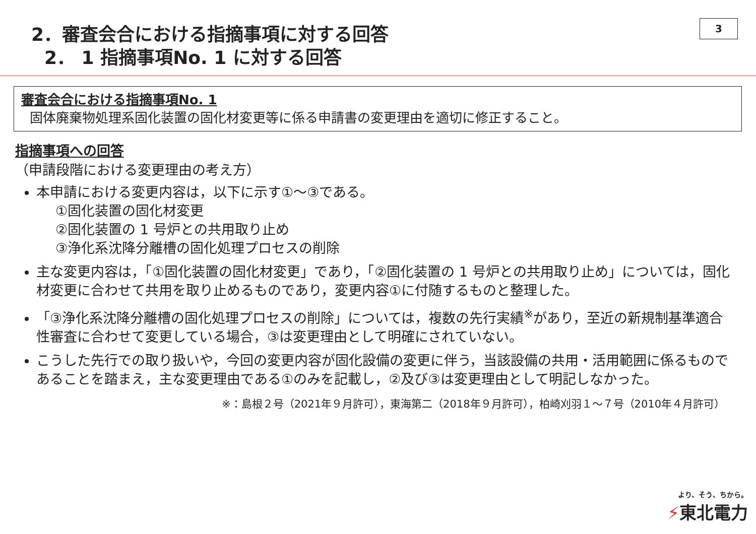3
2．審査会合における指摘事項に対する回答
2． 1 指摘事項No. 1 に対する回答
審査会合における指摘事項No. 1
固体廃棄物処理系固化装置の固化材変更等に係る申請書の変更理由を適切に修正すること。
指摘事項への回答
（申請段階における変更理由の考え方）
本申請における変更内容は，以下に示す①～③である。
①固化装置の固化材変更
②固化装置の 1 号炉との共用取り止め
③浄化系沈降分離槽の固化処理プロセスの削除
主な変更内容は，「①固化装置の固化材変更」であり，「②固化装置の 1 号炉との共用取り止め」については，固化材変更に合わせて共用を取り止めるものであり，変更内容①に付随するものと整理した。
「③浄化系沈降分離槽の固化処理プロセスの削除」については，複数の先行実績<sup>※</sup>があり，至近の新規制基準適合性審査に合わせて変更している場合，③は変更理由として明確にされていない。
こうした先行での取り扱いや，今回の変更内容が固化設備の変更に伴う，当該設備の共用・活用範囲に係るものであることを踏まえ，主な変更理由である①のみを記載し，②及び③は変更理由として明記しなかった。
※：島根２号（2021年９月許可），東海第二（2018年９月許可），柏崎刈羽１～７号（2010年４月許可）
より、そう、ちから。
⚡東北電力